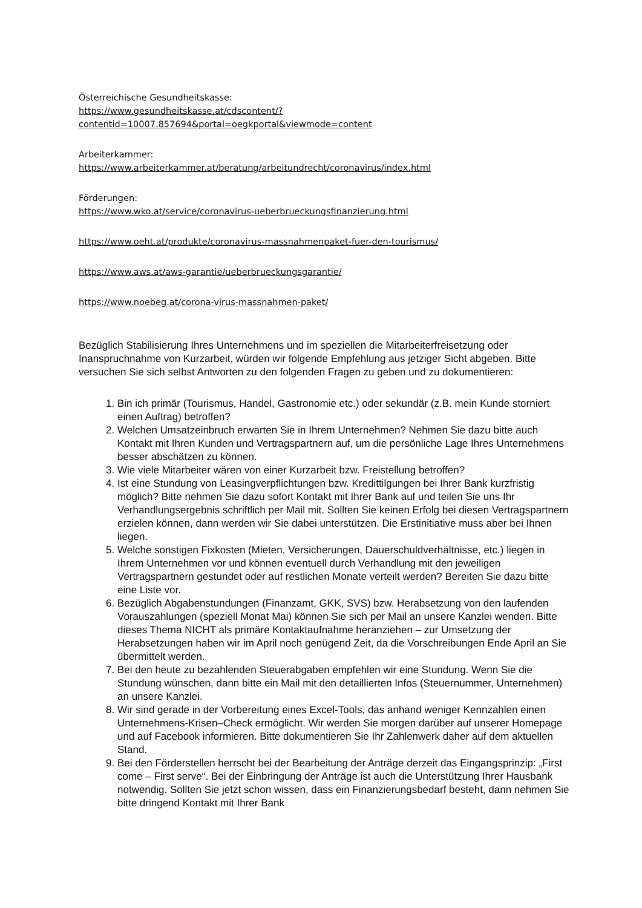Österreichische Gesundheitskasse:
https://www.gesundheitskasse.at/cdscontent/?contentid=10007.857694&portal=oegkportal&viewmode=content
Arbeiterkammer:
https://www.arbeiterkammer.at/beratung/arbeitundrecht/coronavirus/index.html
Förderungen:
https://www.wko.at/service/coronavirus-ueberbrueckungsfinanzierung.html
https://www.oeht.at/produkte/coronavirus-massnahmenpaket-fuer-den-tourismus/
https://www.aws.at/aws-garantie/ueberbrueckungsgarantie/
https://www.noebeg.at/corona-virus-massnahmen-paket/
Bezüglich Stabilisierung Ihres Unternehmens und im speziellen die Mitarbeiterfreisetzung oder Inanspruchnahme von Kurzarbeit, würden wir folgende Empfehlung aus jetziger Sicht abgeben. Bitte versuchen Sie sich selbst Antworten zu den folgenden Fragen zu geben und zu dokumentieren:
1. Bin ich primär (Tourismus, Handel, Gastronomie etc.) oder sekundär (z.B. mein Kunde storniert einen Auftrag) betroffen?
2. Welchen Umsatzeinbruch erwarten Sie in Ihrem Unternehmen? Nehmen Sie dazu bitte auch Kontakt mit Ihren Kunden und Vertragspartnern auf, um die persönliche Lage Ihres Unternehmens besser abschätzen zu können.
3. Wie viele Mitarbeiter wären von einer Kurzarbeit bzw. Freistellung betroffen?
4. Ist eine Stundung von Leasingverpflichtungen bzw. Kredittilgungen bei Ihrer Bank kurzfristig möglich? Bitte nehmen Sie dazu sofort Kontakt mit Ihrer Bank auf und teilen Sie uns Ihr Verhandlungsergebnis schriftlich per Mail mit. Sollten Sie keinen Erfolg bei diesen Vertragspartnern erzielen können, dann werden wir Sie dabei unterstützen. Die Erstinitiative muss aber bei Ihnen liegen.
5. Welche sonstigen Fixkosten (Mieten, Versicherungen, Dauerschuldverhältnisse, etc.) liegen in Ihrem Unternehmen vor und können eventuell durch Verhandlung mit den jeweiligen Vertragspartnern gestundet oder auf restlichen Monate verteilt werden? Bereiten Sie dazu bitte eine Liste vor.
6. Bezüglich Abgabenstundungen (Finanzamt, GKK, SVS) bzw. Herabsetzung von den laufenden Vorauszahlungen (speziell Monat Mai) können Sie sich per Mail an unsere Kanzlei wenden. Bitte dieses Thema NICHT als primäre Kontaktaufnahme heranziehen – zur Umsetzung der Herabsetzungen haben wir im April noch genügend Zeit, da die Vorschreibungen Ende April an Sie übermittelt werden.
7. Bei den heute zu bezahlenden Steuerabgaben empfehlen wir eine Stundung. Wenn Sie die Stundung wünschen, dann bitte ein Mail mit den detaillierten Infos (Steuernummer, Unternehmen) an unsere Kanzlei.
8. Wir sind gerade in der Vorbereitung eines Excel-Tools, das anhand weniger Kennzahlen einen Unternehmens-Krisen–Check ermöglicht. Wir werden Sie morgen darüber auf unserer Homepage und auf Facebook informieren. Bitte dokumentieren Sie Ihr Zahlenwerk daher auf dem aktuellen Stand.
9. Bei den Förderstellen herrscht bei der Bearbeitung der Anträge derzeit das Eingangsprinzip: „First come – First serve“. Bei der Einbringung der Anträge ist auch die Unterstützung Ihrer Hausbank notwendig. Sollten Sie jetzt schon wissen, dass ein Finanzierungsbedarf besteht, dann nehmen Sie bitte dringend Kontakt mit Ihrer Bank